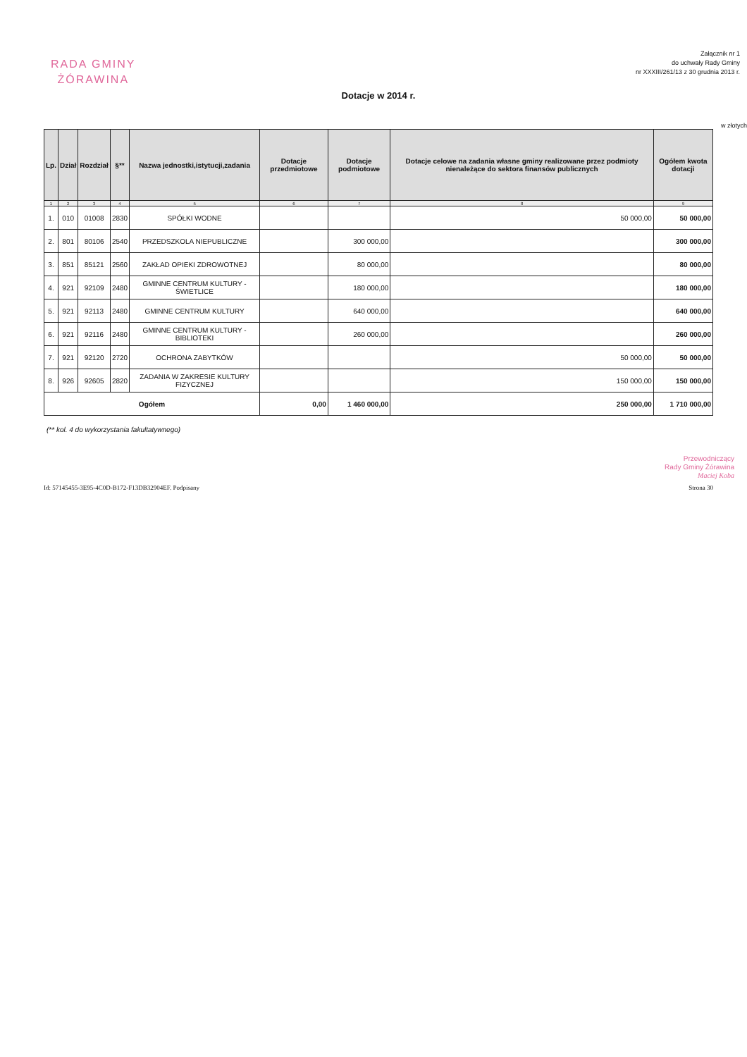RADA GMINY
ŻÓRAWINA
Załącznik nr 1
do uchwały Rady Gminy
nr XXXIII/261/13 z 30 grudnia 2013 r.
Dotacje w 2014 r.
w złotych
| Lp. | Dział | Rozdział | §** | Nazwa jednostki,istytucji,zadania | Dotacje przedmiotowe | Dotacje podmiotowe | Dotacje celowe na zadania własne gminy realizowane przez podmioty nienależące do sektora finansów publicznych | Ogółem kwota dotacji |
| --- | --- | --- | --- | --- | --- | --- | --- | --- |
| 1 | 2 | 3 | 4 | 5 | 6 | 7 | 8 | 9 |
| 1. | 010 | 01008 | 2830 | SPÓŁKI WODNE | | | 50 000,00 | 50 000,00 |
| 2. | 801 | 80106 | 2540 | PRZEDSZKOLA NIEPUBLICZNE | | 300 000,00 | | 300 000,00 |
| 3. | 851 | 85121 | 2560 | ZAKŁAD OPIEKI ZDROWOTNEJ | | 80 000,00 | | 80 000,00 |
| 4. | 921 | 92109 | 2480 | GMINNE CENTRUM KULTURY - ŚWIETLICE | | 180 000,00 | | 180 000,00 |
| 5. | 921 | 92113 | 2480 | GMINNE CENTRUM KULTURY | | 640 000,00 | | 640 000,00 |
| 6. | 921 | 92116 | 2480 | GMINNE CENTRUM KULTURY - BIBLIOTEKI | | 260 000,00 | | 260 000,00 |
| 7. | 921 | 92120 | 2720 | OCHRONA ZABYTKÓW | | | 50 000,00 | 50 000,00 |
| 8. | 926 | 92605 | 2820 | ZADANIA W ZAKRESIE KULTURY FIZYCZNEJ | | | 150 000,00 | 150 000,00 |
| Ogółem | | | | | 0,00 | 1 460 000,00 | 250 000,00 | 1 710 000,00 |
(** kol. 4 do wykorzystania fakultatywnego)
Przewodniczący
Rady Gminy Żórawina
Maciej Koba
Id: 57145455-3E95-4C0D-B172-F13DB32904EF. Podpisany Strona 30